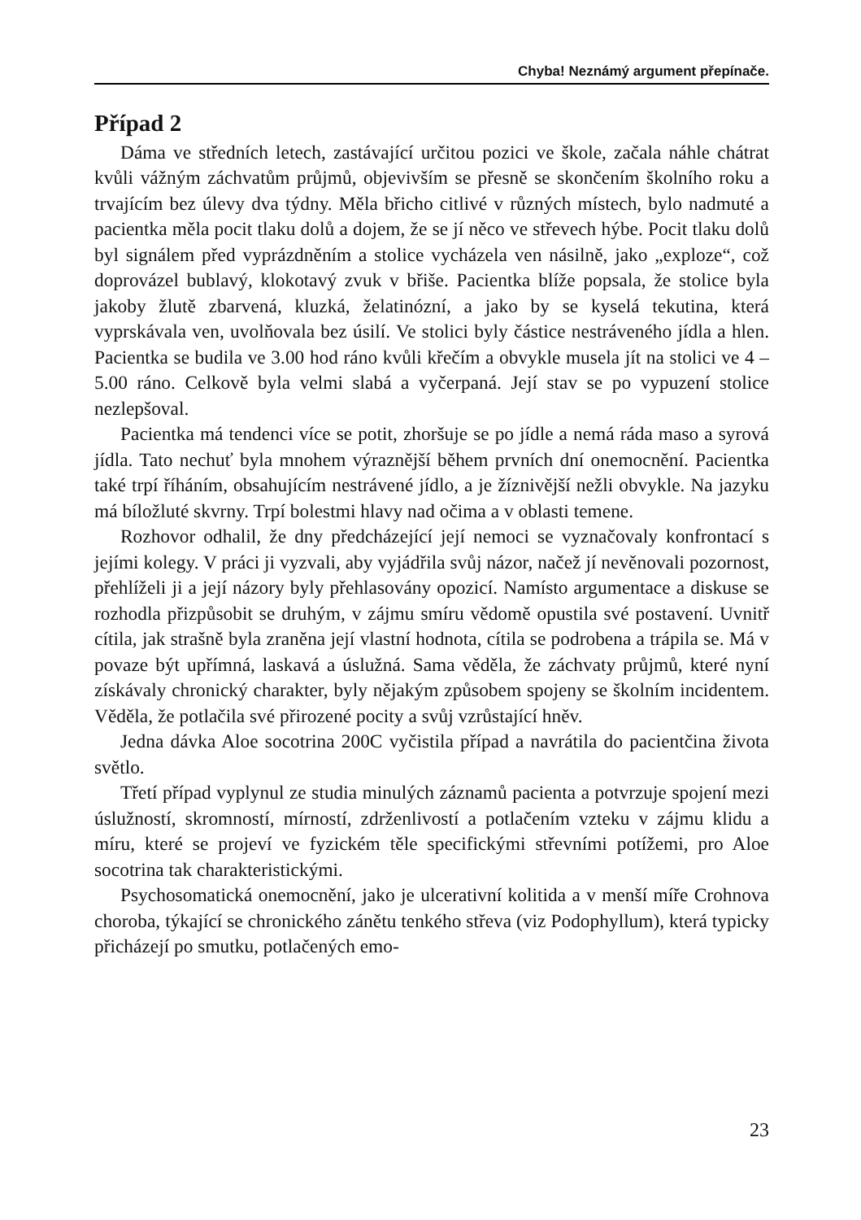Chyba! Neznámý argument přepínače.
Případ 2
Dáma ve středních letech, zastávající určitou pozici ve škole, začala náhle chátrat kvůli vážným záchvatům průjmů, objevivším se přesně se skončením školního roku a trvajícím bez úlevy dva týdny. Měla břicho citlivé v různých místech, bylo nadmuté a pacientka měla pocit tlaku dolů a dojem, že se jí něco ve střevech hýbe. Pocit tlaku dolů byl signálem před vyprázdněním a stolice vycházela ven násilně, jako „exploze“, což doprovázel bublavý, klokotavý zvuk v břiše. Pacientka blíže popsala, že stolice byla jakoby žlutě zbarvená, kluzká, želatinózní, a jako by se kyselá tekutina, která vyprskávala ven, uvolňovala bez úsilí. Ve stolici byly částice nestráveného jídla a hlen. Pacientka se budila ve 3.00 hod ráno kvůli křečím a obvykle musela jít na stolici ve 4 – 5.00 ráno. Celkově byla velmi slabá a vyčerpaná. Její stav se po vypuzení stolice nezlepšoval.
Pacientka má tendenci více se potit, zhoršuje se po jídle a nemá ráda maso a syrová jídla. Tato nechuť byla mnohem výraznější během prvních dní onemocnění. Pacientka také trpí říháním, obsahujícím nestrávené jídlo, a je žíznivější nežli obvykle. Na jazyku má bíložluté skvrny. Trpí bolestmi hlavy nad očima a v oblasti temene.
Rozhovor odhalil, že dny předcházející její nemoci se vyznačovaly konfrontací s jejími kolegy. V práci ji vyzvali, aby vyjádřila svůj názor, načež jí nevěnovali pozornost, přehlíželi ji a její názory byly přehlasovány opozicí. Namísto argumentace a diskuse se rozhodla přizpůsobit se druhým, v zájmu smíru vědomě opustila své postavení. Uvnitř cítila, jak strašně byla zraněna její vlastní hodnota, cítila se podrobena a trápila se. Má v povaze být upřímná, laskavá a úslužná. Sama věděla, že záchvaty průjmů, které nyní získávaly chronický charakter, byly nějakým způsobem spojeny se školním incidentem. Věděla, že potlačila své přirozené pocity a svůj vzrůstající hněv.
Jedna dávka Aloe socotrina 200C vyčistila případ a navrátila do pacientčina života světlo.
Třetí případ vyplynul ze studia minulých záznamů pacienta a potvrzuje spojení mezi úslužností, skromností, mírností, zdrženlivostí a potlačením vzteku v zájmu klidu a míru, které se projeví ve fyzickém těle specifickými střevními potížemi, pro Aloe socotrina tak charakteristickými.
Psychosomatická onemocnění, jako je ulcerativní kolitida a v menší míře Crohnova choroba, týkající se chronického zánětu tenkého střeva (viz Podophyllum), která typicky přicházejí po smutku, potlačených emo-
23